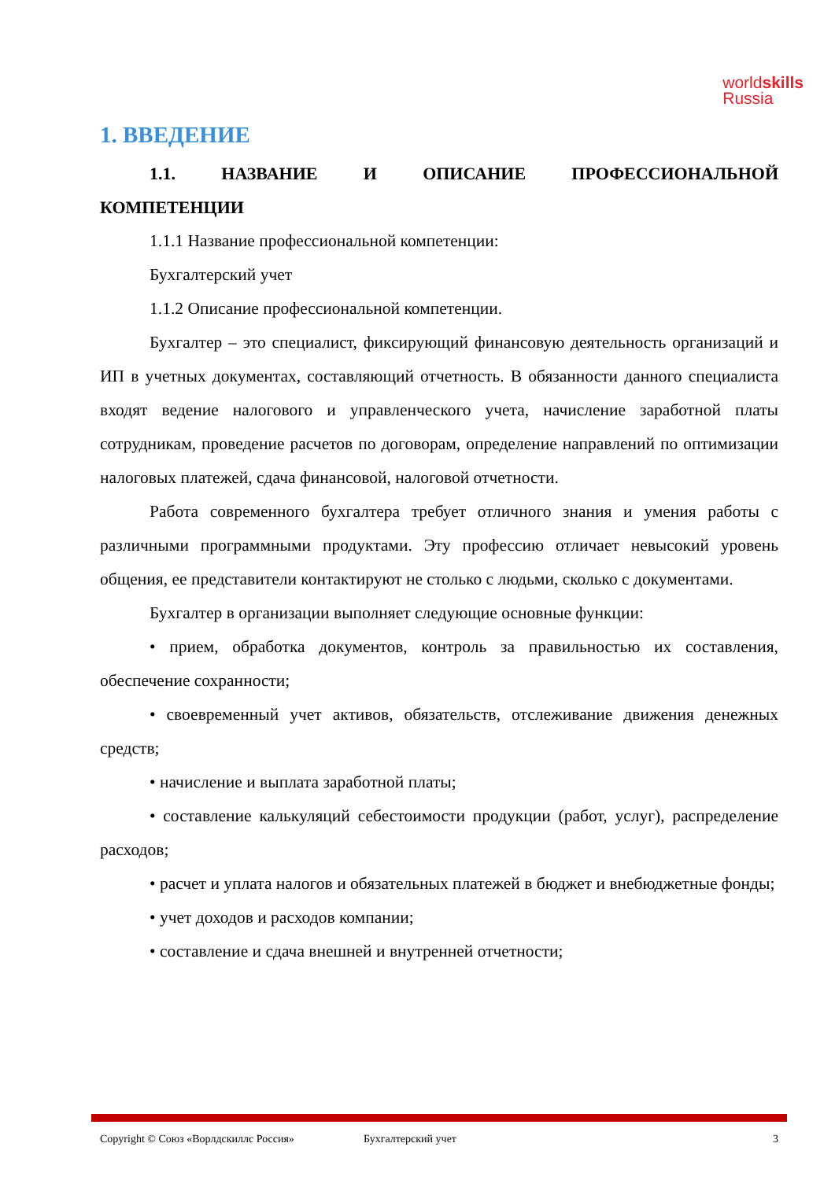worldskills
Russia
1. ВВЕДЕНИЕ
1.1. НАЗВАНИЕ И ОПИСАНИЕ ПРОФЕССИОНАЛЬНОЙ КОМПЕТЕНЦИИ
1.1.1 Название профессиональной компетенции:
Бухгалтерский учет
1.1.2 Описание профессиональной компетенции.
Бухгалтер – это специалист, фиксирующий финансовую деятельность организаций и ИП в учетных документах, составляющий отчетность. В обязанности данного специалиста входят ведение налогового и управленческого учета, начисление заработной платы сотрудникам, проведение расчетов по договорам, определение направлений по оптимизации налоговых платежей, сдача финансовой, налоговой отчетности.
Работа современного бухгалтера требует отличного знания и умения работы с различными программными продуктами. Эту профессию отличает невысокий уровень общения, ее представители контактируют не столько с людьми, сколько с документами.
Бухгалтер в организации выполняет следующие основные функции:
• прием, обработка документов, контроль за правильностью их составления, обеспечение сохранности;
• своевременный учет активов, обязательств, отслеживание движения денежных средств;
• начисление и выплата заработной платы;
• составление калькуляций себестоимости продукции (работ, услуг), распределение расходов;
• расчет и уплата налогов и обязательных платежей в бюджет и внебюджетные фонды;
• учет доходов и расходов компании;
• составление и сдача внешней и внутренней отчетности;
Copyright © Союз «Ворлдскиллс Россия» Бухгалтерский учет 3